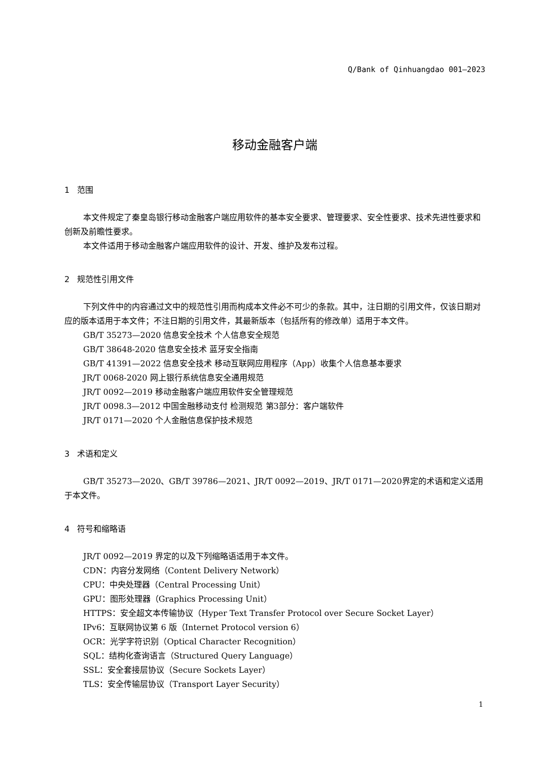Q/Bank of Qinhuangdao 001—2023
移动金融客户端
1 范围
本文件规定了秦皇岛银行移动金融客户端应用软件的基本安全要求、管理要求、安全性要求、技术先进性要求和创新及前瞻性要求。
本文件适用于移动金融客户端应用软件的设计、开发、维护及发布过程。
2 规范性引用文件
下列文件中的内容通过文中的规范性引用而构成本文件必不可少的条款。其中，注日期的引用文件，仅该日期对应的版本适用于本文件；不注日期的引用文件，其最新版本（包括所有的修改单）适用于本文件。
GB/T 35273—2020 信息安全技术 个人信息安全规范
GB/T 38648-2020 信息安全技术 蓝牙安全指南
GB/T 41391—2022 信息安全技术 移动互联网应用程序（App）收集个人信息基本要求
JR/T 0068-2020 网上银行系统信息安全通用规范
JR/T 0092—2019 移动金融客户端应用软件安全管理规范
JR/T 0098.3—2012 中国金融移动支付 检测规范 第3部分：客户端软件
JR/T 0171—2020 个人金融信息保护技术规范
3 术语和定义
GB/T 35273—2020、GB/T 39786—2021、JR/T 0092—2019、JR/T 0171—2020界定的术语和定义适用于本文件。
4 符号和缩略语
JR/T 0092—2019 界定的以及下列缩略语适用于本文件。
CDN：内容分发网络（Content Delivery Network）
CPU：中央处理器（Central Processing Unit）
GPU：图形处理器（Graphics Processing Unit）
HTTPS：安全超文本传输协议（Hyper Text Transfer Protocol over Secure Socket Layer）
IPv6：互联网协议第 6 版（Internet Protocol version 6）
OCR：光学字符识别（Optical Character Recognition）
SQL：结构化查询语言（Structured Query Language）
SSL：安全套接层协议（Secure Sockets Layer）
TLS：安全传输层协议（Transport Layer Security）
1